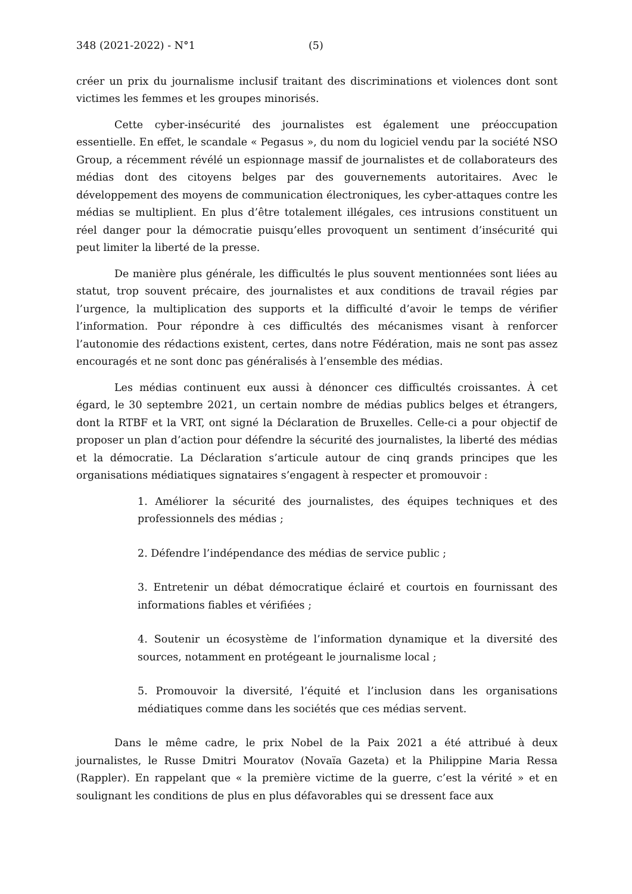348 (2021-2022) - N°1 (5)
créer un prix du journalisme inclusif traitant des discriminations et violences dont sont victimes les femmes et les groupes minorisés.
Cette cyber-insécurité des journalistes est également une préoccupation essentielle. En effet, le scandale « Pegasus », du nom du logiciel vendu par la société NSO Group, a récemment révélé un espionnage massif de journalistes et de collaborateurs des médias dont des citoyens belges par des gouvernements autoritaires. Avec le développement des moyens de communication électroniques, les cyber-attaques contre les médias se multiplient. En plus d’être totalement illégales, ces intrusions constituent un réel danger pour la démocratie puisqu’elles provoquent un sentiment d’insécurité qui peut limiter la liberté de la presse.
De manière plus générale, les difficultés le plus souvent mentionnées sont liées au statut, trop souvent précaire, des journalistes et aux conditions de travail régies par l’urgence, la multiplication des supports et la difficulté d’avoir le temps de vérifier l’information. Pour répondre à ces difficultés des mécanismes visant à renforcer l’autonomie des rédactions existent, certes, dans notre Fédération, mais ne sont pas assez encouragés et ne sont donc pas généralisés à l’ensemble des médias.
Les médias continuent eux aussi à dénoncer ces difficultés croissantes. À cet égard, le 30 septembre 2021, un certain nombre de médias publics belges et étrangers, dont la RTBF et la VRT, ont signé la Déclaration de Bruxelles. Celle-ci a pour objectif de proposer un plan d’action pour défendre la sécurité des journalistes, la liberté des médias et la démocratie. La Déclaration s’articule autour de cinq grands principes que les organisations médiatiques signataires s’engagent à respecter et promouvoir :
1. Améliorer la sécurité des journalistes, des équipes techniques et des professionnels des médias ;
2. Défendre l’indépendance des médias de service public ;
3. Entretenir un débat démocratique éclairé et courtois en fournissant des informations fiables et vérifiées ;
4. Soutenir un écosystème de l’information dynamique et la diversité des sources, notamment en protégeant le journalisme local ;
5. Promouvoir la diversité, l’équité et l’inclusion dans les organisations médiatiques comme dans les sociétés que ces médias servent.
Dans le même cadre, le prix Nobel de la Paix 2021 a été attribué à deux journalistes, le Russe Dmitri Mouratov (Novaïa Gazeta) et la Philippine Maria Ressa (Rappler). En rappelant que « la première victime de la guerre, c’est la vérité » et en soulignant les conditions de plus en plus défavorables qui se dressent face aux